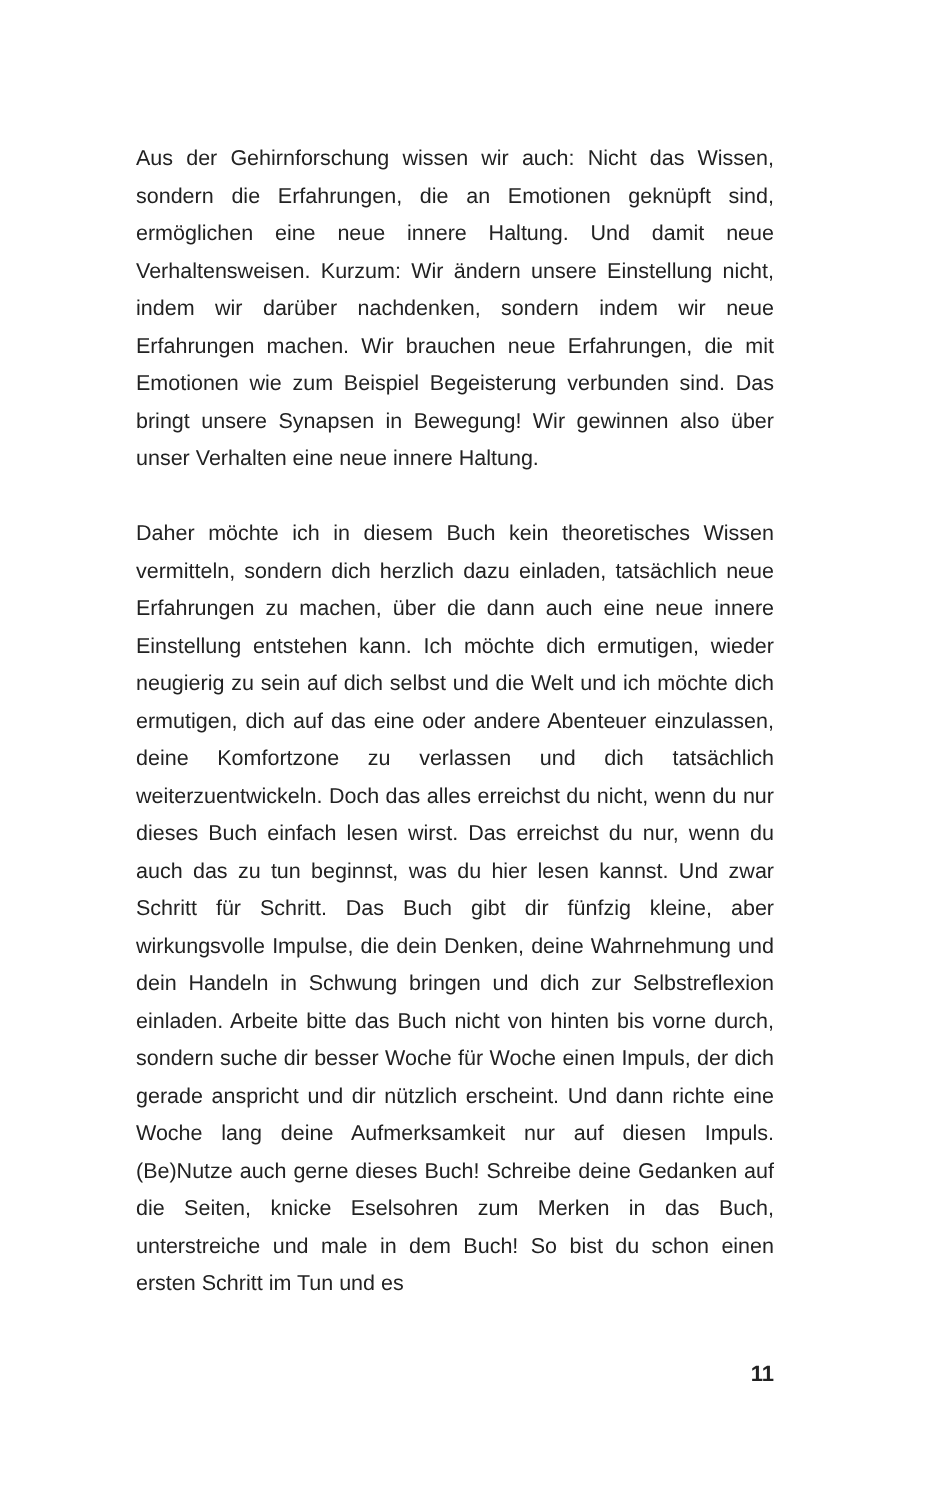Aus der Gehirnforschung wissen wir auch: Nicht das Wissen, sondern die Erfahrungen, die an Emotionen geknüpft sind, ermöglichen eine neue innere Haltung. Und damit neue Verhaltensweisen. Kurzum: Wir ändern unsere Einstellung nicht, indem wir darüber nachdenken, sondern indem wir neue Erfahrungen machen. Wir brauchen neue Erfahrungen, die mit Emotionen wie zum Beispiel Begeisterung verbunden sind. Das bringt unsere Synapsen in Bewegung! Wir gewinnen also über unser Verhalten eine neue innere Haltung.
Daher möchte ich in diesem Buch kein theoretisches Wissen vermitteln, sondern dich herzlich dazu einladen, tatsächlich neue Erfahrungen zu machen, über die dann auch eine neue innere Einstellung entstehen kann. Ich möchte dich ermutigen, wieder neugierig zu sein auf dich selbst und die Welt und ich möchte dich ermutigen, dich auf das eine oder andere Abenteuer einzulassen, deine Komfortzone zu verlassen und dich tatsächlich weiterzuentwickeln. Doch das alles erreichst du nicht, wenn du nur dieses Buch einfach lesen wirst. Das erreichst du nur, wenn du auch das zu tun beginnst, was du hier lesen kannst. Und zwar Schritt für Schritt. Das Buch gibt dir fünfzig kleine, aber wirkungsvolle Impulse, die dein Denken, deine Wahrnehmung und dein Handeln in Schwung bringen und dich zur Selbstreflexion einladen. Arbeite bitte das Buch nicht von hinten bis vorne durch, sondern suche dir besser Woche für Woche einen Impuls, der dich gerade anspricht und dir nützlich erscheint. Und dann richte eine Woche lang deine Aufmerksamkeit nur auf diesen Impuls. (Be)Nutze auch gerne dieses Buch! Schreibe deine Gedanken auf die Seiten, knicke Eselsohren zum Merken in das Buch, unterstreiche und male in dem Buch! So bist du schon einen ersten Schritt im Tun und es
11